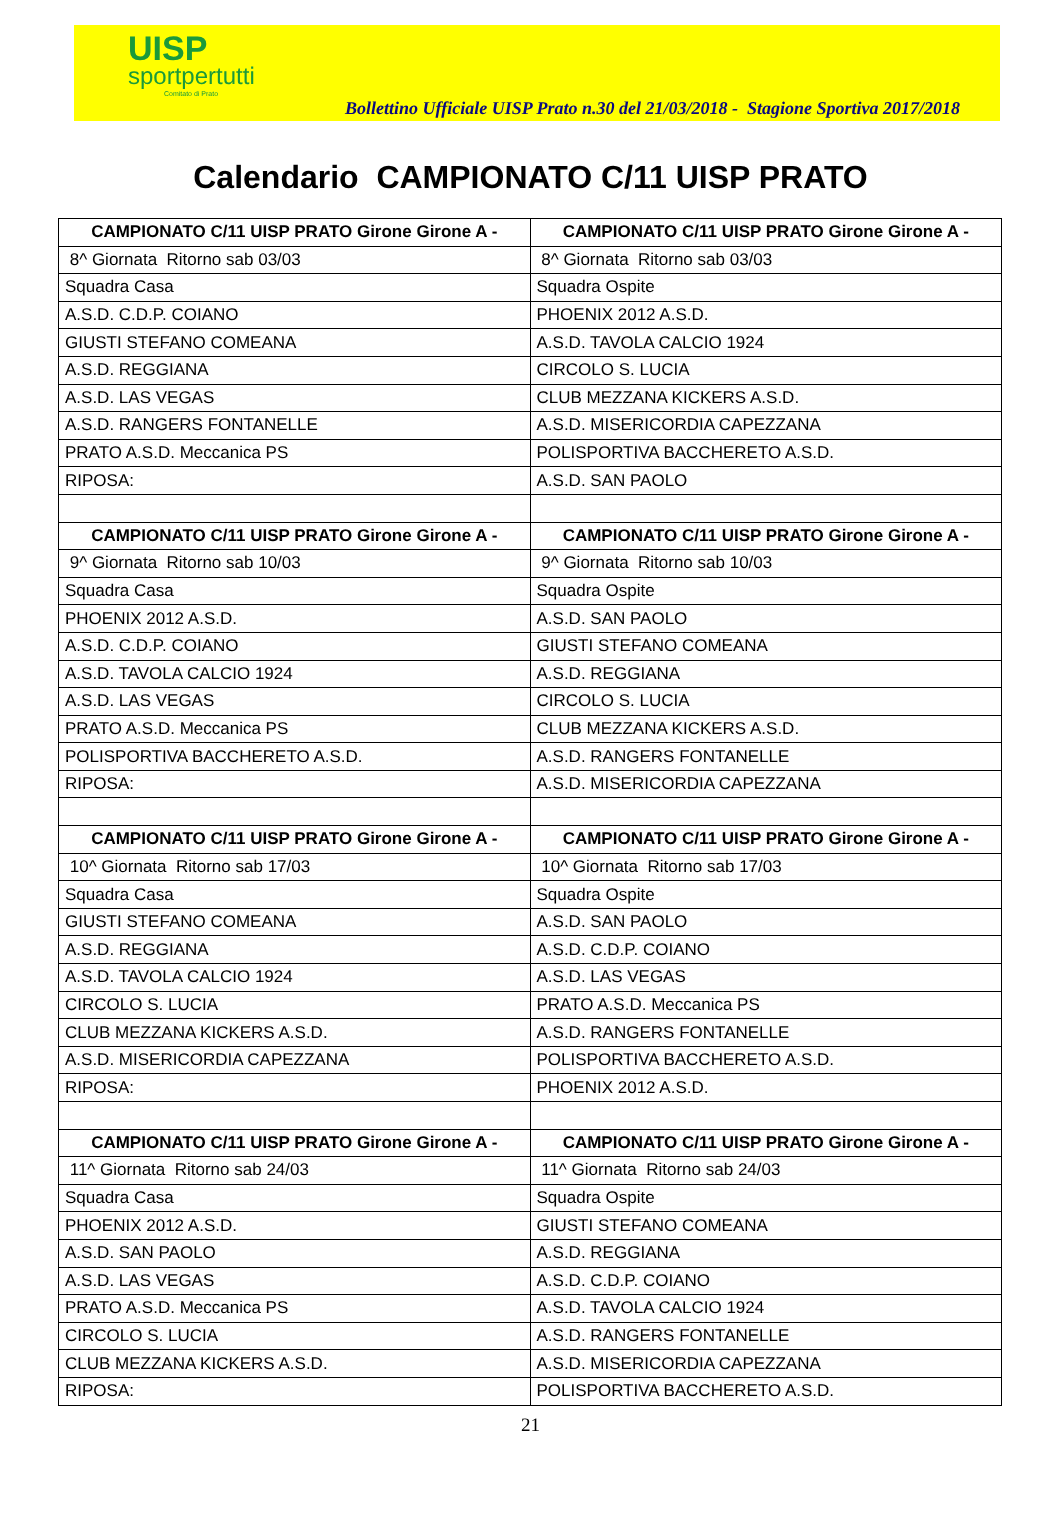UISP
sportpertutti
Comitato di Prato
Bollettino Ufficiale UISP Prato n.30 del 21/03/2018 - Stagione Sportiva 2017/2018
Calendario CAMPIONATO C/11 UISP PRATO
| CAMPIONATO C/11 UISP PRATO Girone Girone A - | CAMPIONATO C/11 UISP PRATO Girone Girone A - |
| --- | --- |
| 8^ Giornata Ritorno sab 03/03 | 8^ Giornata Ritorno sab 03/03 |
| Squadra Casa | Squadra Ospite |
| A.S.D. C.D.P. COIANO | PHOENIX 2012 A.S.D. |
| GIUSTI STEFANO COMEANA | A.S.D. TAVOLA CALCIO 1924 |
| A.S.D. REGGIANA | CIRCOLO S. LUCIA |
| A.S.D. LAS VEGAS | CLUB MEZZANA KICKERS A.S.D. |
| A.S.D. RANGERS FONTANELLE | A.S.D. MISERICORDIA CAPEZZANA |
| PRATO A.S.D. Meccanica PS | POLISPORTIVA BACCHERETO A.S.D. |
| RIPOSA: | A.S.D. SAN PAOLO |
| CAMPIONATO C/11 UISP PRATO Girone Girone A - | CAMPIONATO C/11 UISP PRATO Girone Girone A - |
| 9^ Giornata Ritorno sab 10/03 | 9^ Giornata Ritorno sab 10/03 |
| Squadra Casa | Squadra Ospite |
| PHOENIX 2012 A.S.D. | A.S.D. SAN PAOLO |
| A.S.D. C.D.P. COIANO | GIUSTI STEFANO COMEANA |
| A.S.D. TAVOLA CALCIO 1924 | A.S.D. REGGIANA |
| A.S.D. LAS VEGAS | CIRCOLO S. LUCIA |
| PRATO A.S.D. Meccanica PS | CLUB MEZZANA KICKERS A.S.D. |
| POLISPORTIVA BACCHERETO A.S.D. | A.S.D. RANGERS FONTANELLE |
| RIPOSA: | A.S.D. MISERICORDIA CAPEZZANA |
| CAMPIONATO C/11 UISP PRATO Girone Girone A - | CAMPIONATO C/11 UISP PRATO Girone Girone A - |
| 10^ Giornata Ritorno sab 17/03 | 10^ Giornata Ritorno sab 17/03 |
| Squadra Casa | Squadra Ospite |
| GIUSTI STEFANO COMEANA | A.S.D. SAN PAOLO |
| A.S.D. REGGIANA | A.S.D. C.D.P. COIANO |
| A.S.D. TAVOLA CALCIO 1924 | A.S.D. LAS VEGAS |
| CIRCOLO S. LUCIA | PRATO A.S.D. Meccanica PS |
| CLUB MEZZANA KICKERS A.S.D. | A.S.D. RANGERS FONTANELLE |
| A.S.D. MISERICORDIA CAPEZZANA | POLISPORTIVA BACCHERETO A.S.D. |
| RIPOSA: | PHOENIX 2012 A.S.D. |
| CAMPIONATO C/11 UISP PRATO Girone Girone A - | CAMPIONATO C/11 UISP PRATO Girone Girone A - |
| 11^ Giornata Ritorno sab 24/03 | 11^ Giornata Ritorno sab 24/03 |
| Squadra Casa | Squadra Ospite |
| PHOENIX 2012 A.S.D. | GIUSTI STEFANO COMEANA |
| A.S.D. SAN PAOLO | A.S.D. REGGIANA |
| A.S.D. LAS VEGAS | A.S.D. C.D.P. COIANO |
| PRATO A.S.D. Meccanica PS | A.S.D. TAVOLA CALCIO 1924 |
| CIRCOLO S. LUCIA | A.S.D. RANGERS FONTANELLE |
| CLUB MEZZANA KICKERS A.S.D. | A.S.D. MISERICORDIA CAPEZZANA |
| RIPOSA: | POLISPORTIVA BACCHERETO A.S.D. |
21